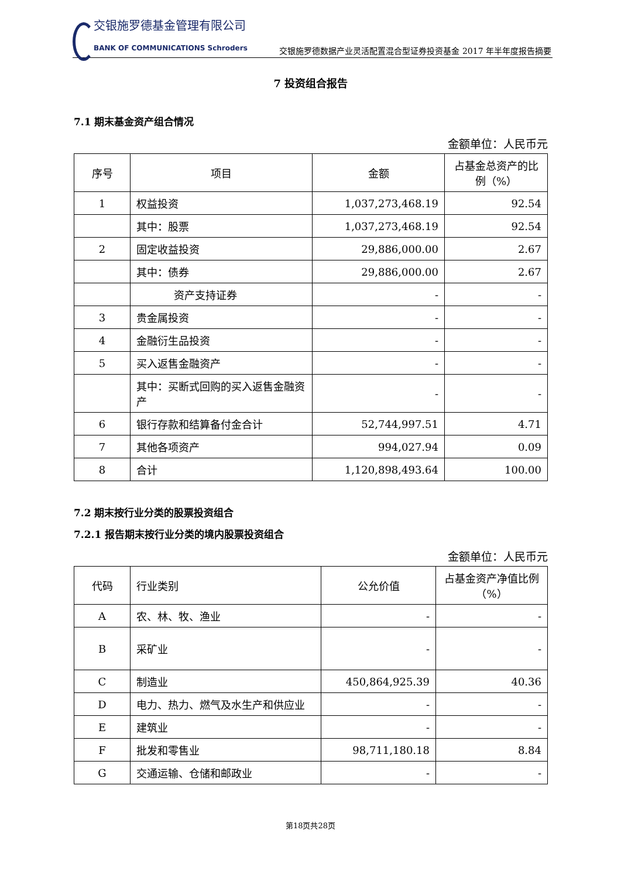交银施罗德基金管理有限公司
BANK OF COMMUNICATIONS Schroders
交银施罗德数据产业灵活配置混合型证券投资基金 2017 年半年度报告摘要
7 投资组合报告
7.1 期末基金资产组合情况
金额单位：人民币元
| 序号 | 项目 | 金额 | 占基金总资产的比例（%） |
| --- | --- | --- | --- |
| 1 | 权益投资 | 1,037,273,468.19 | 92.54 |
| | 其中：股票 | 1,037,273,468.19 | 92.54 |
| 2 | 固定收益投资 | 29,886,000.00 | 2.67 |
| | 其中：债券 | 29,886,000.00 | 2.67 |
| | 资产支持证券 | - | - |
| 3 | 贵金属投资 | - | - |
| 4 | 金融衍生品投资 | - | - |
| 5 | 买入返售金融资产 | - | - |
| | 其中：买断式回购的买入返售金融资产 | - | - |
| 6 | 银行存款和结算备付金合计 | 52,744,997.51 | 4.71 |
| 7 | 其他各项资产 | 994,027.94 | 0.09 |
| 8 | 合计 | 1,120,898,493.64 | 100.00 |
7.2 期末按行业分类的股票投资组合
7.2.1 报告期末按行业分类的境内股票投资组合
金额单位：人民币元
| 代码 | 行业类别 | 公允价值 | 占基金资产净值比例（%） |
| --- | --- | --- | --- |
| A | 农、林、牧、渔业 | - | - |
| B | 采矿业 | - | - |
| C | 制造业 | 450,864,925.39 | 40.36 |
| D | 电力、热力、燃气及水生产和供应业 | - | - |
| E | 建筑业 | - | - |
| F | 批发和零售业 | 98,711,180.18 | 8.84 |
| G | 交通运输、仓储和邮政业 | - | - |
第18页共28页